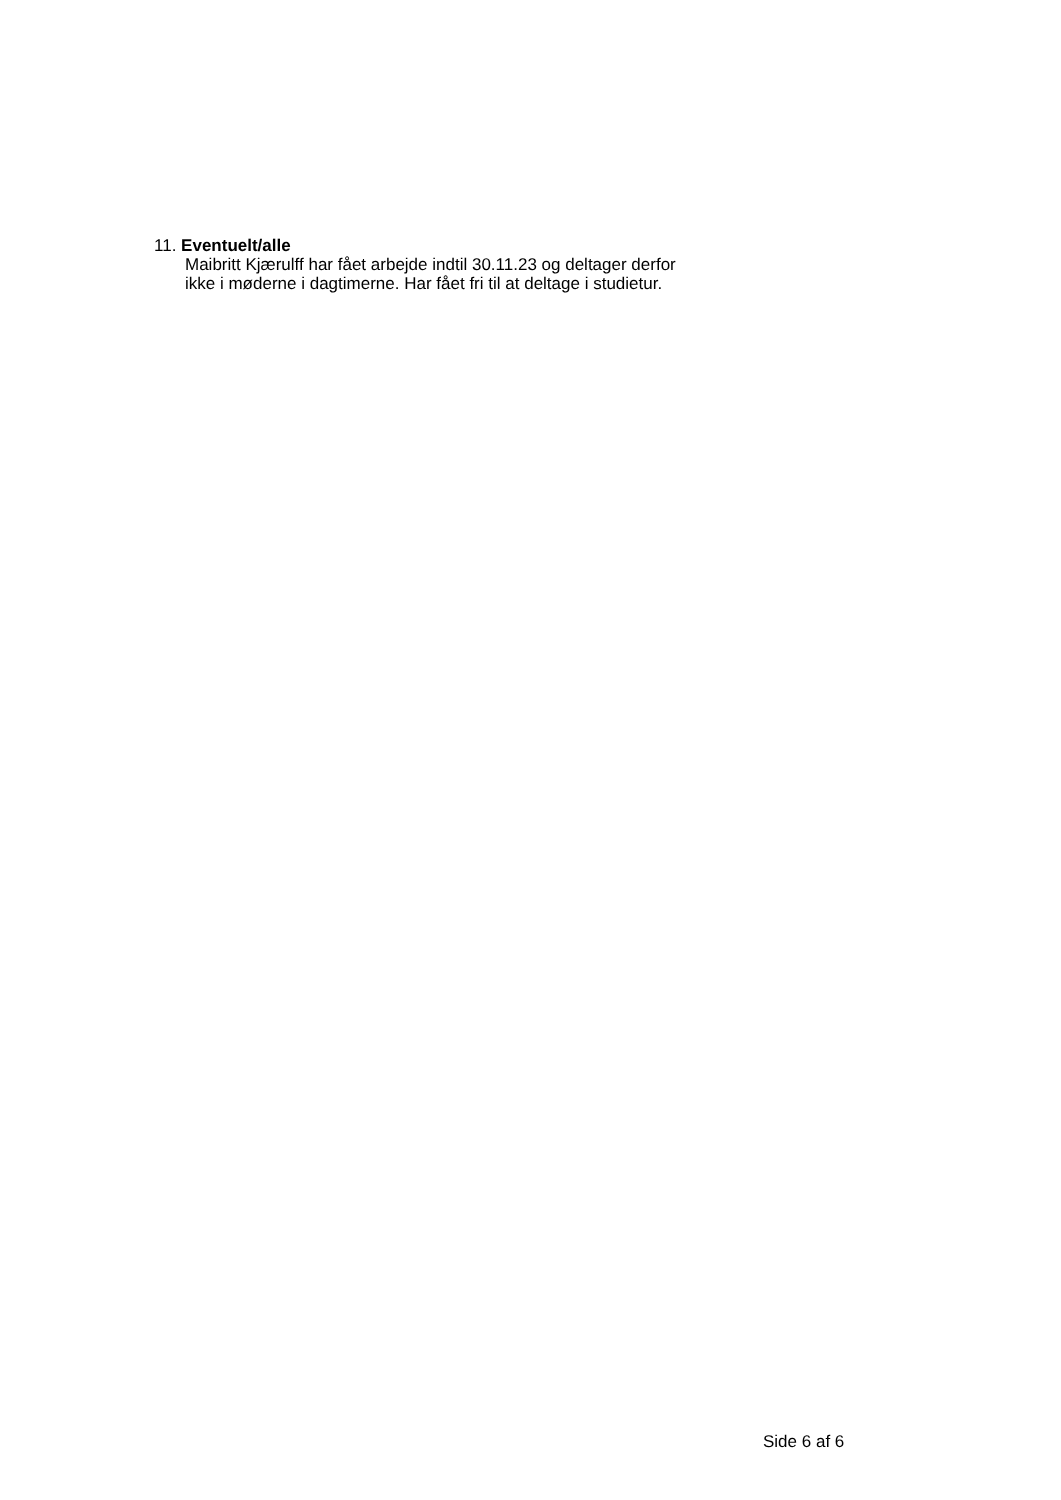11. Eventuelt/alle
Maibritt Kjærulff har fået arbejde indtil 30.11.23 og deltager derfor
ikke i møderne i dagtimerne. Har fået fri til at deltage i studietur.
Side 6 af 6